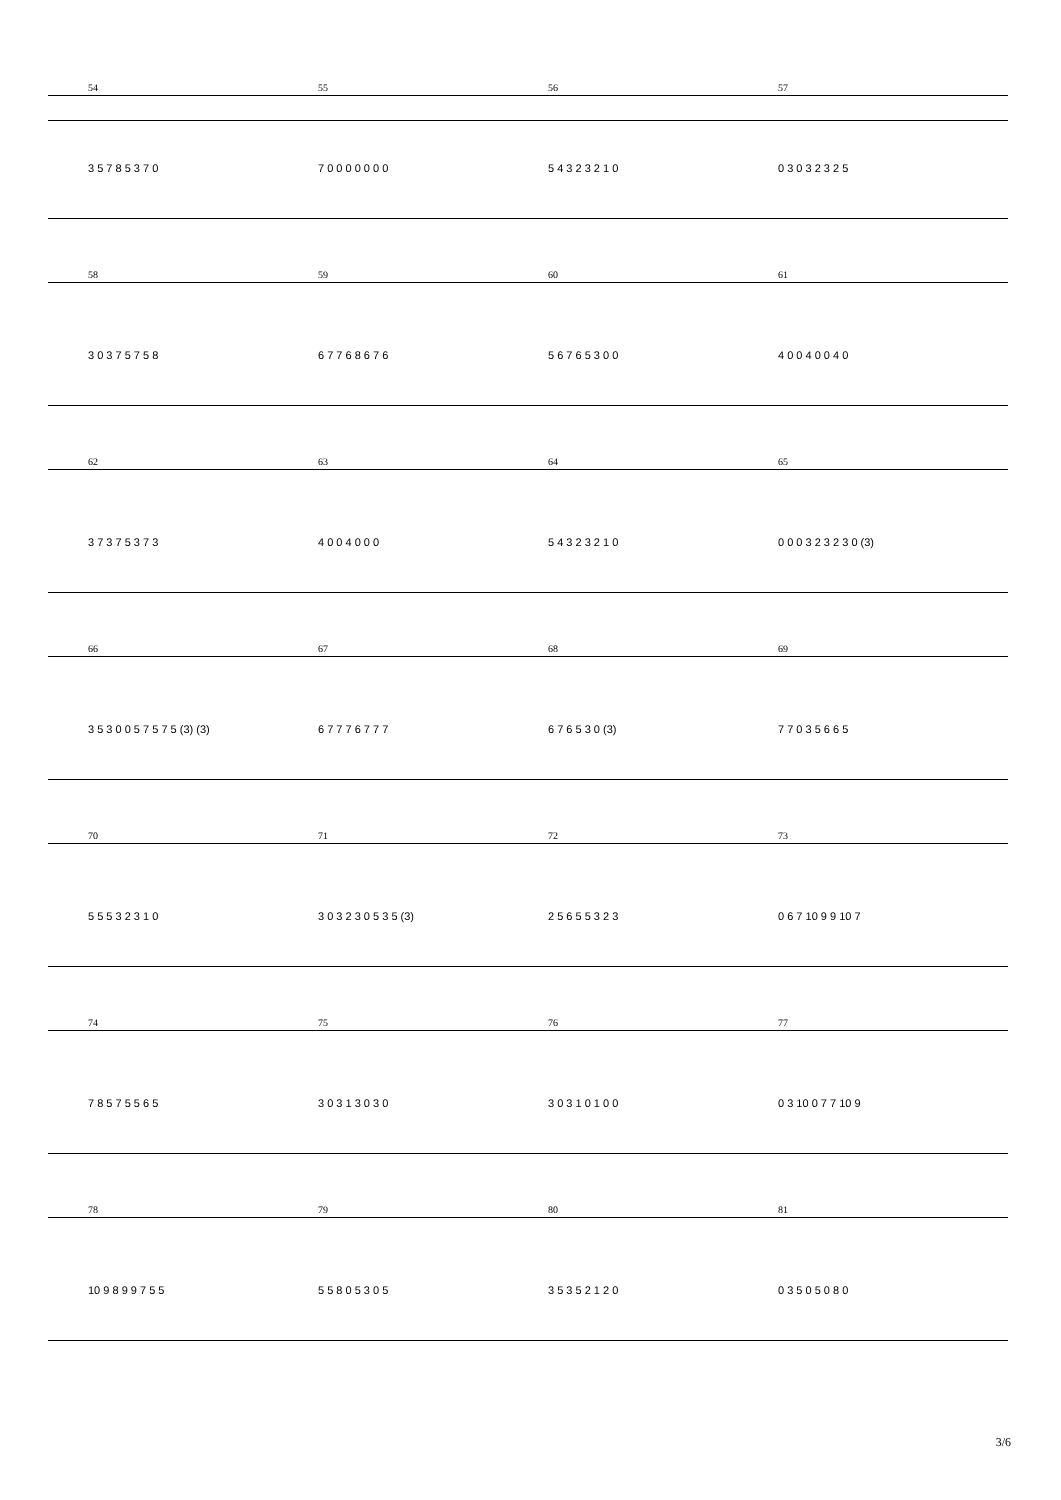54 55 56 57
3 5 7 8 5 3 7 0 7 0 0 0 0 0 0 0 5 4 3 2 3 2 1 0 0 3 0 3 2 3 2 5
58 59 60 61
3 0 3 7 5 7 5 8 6 7 7 6 8 6 7 6 5 6 7 6 5 3 0 0 4 0 0 4 0 0 4 0
62 63 64 65
3 7 3 7 5 3 7 3 4 0 0 4 0 0 0 5 4 3 2 3 2 1 0 0 0 0 3 2 3 2 3 0 (3)
66 67 68 69
3 5 3 0 0 5 7 5 7 5 (3) (3) 6 7 7 7 6 7 7 7 6 7 6 5 3 0 (3) 7 7 0 3 5 6 6 5
70 71 72 73
5 5 5 3 2 3 1 0 3 0 3 2 3 0 5 3 5 (3) 2 5 6 5 5 3 2 3 0 6 7 10 9 9 10 7
74 75 76 77
7 8 5 7 5 5 6 5 3 0 3 1 3 0 3 0 3 0 3 1 0 1 0 0 0 3 10 0 7 7 10 9
78 79 80 81
10 9 8 9 9 7 5 5 5 5 8 0 5 3 0 5 3 5 3 5 2 1 2 0 0 3 5 0 5 0 8 0
3/6